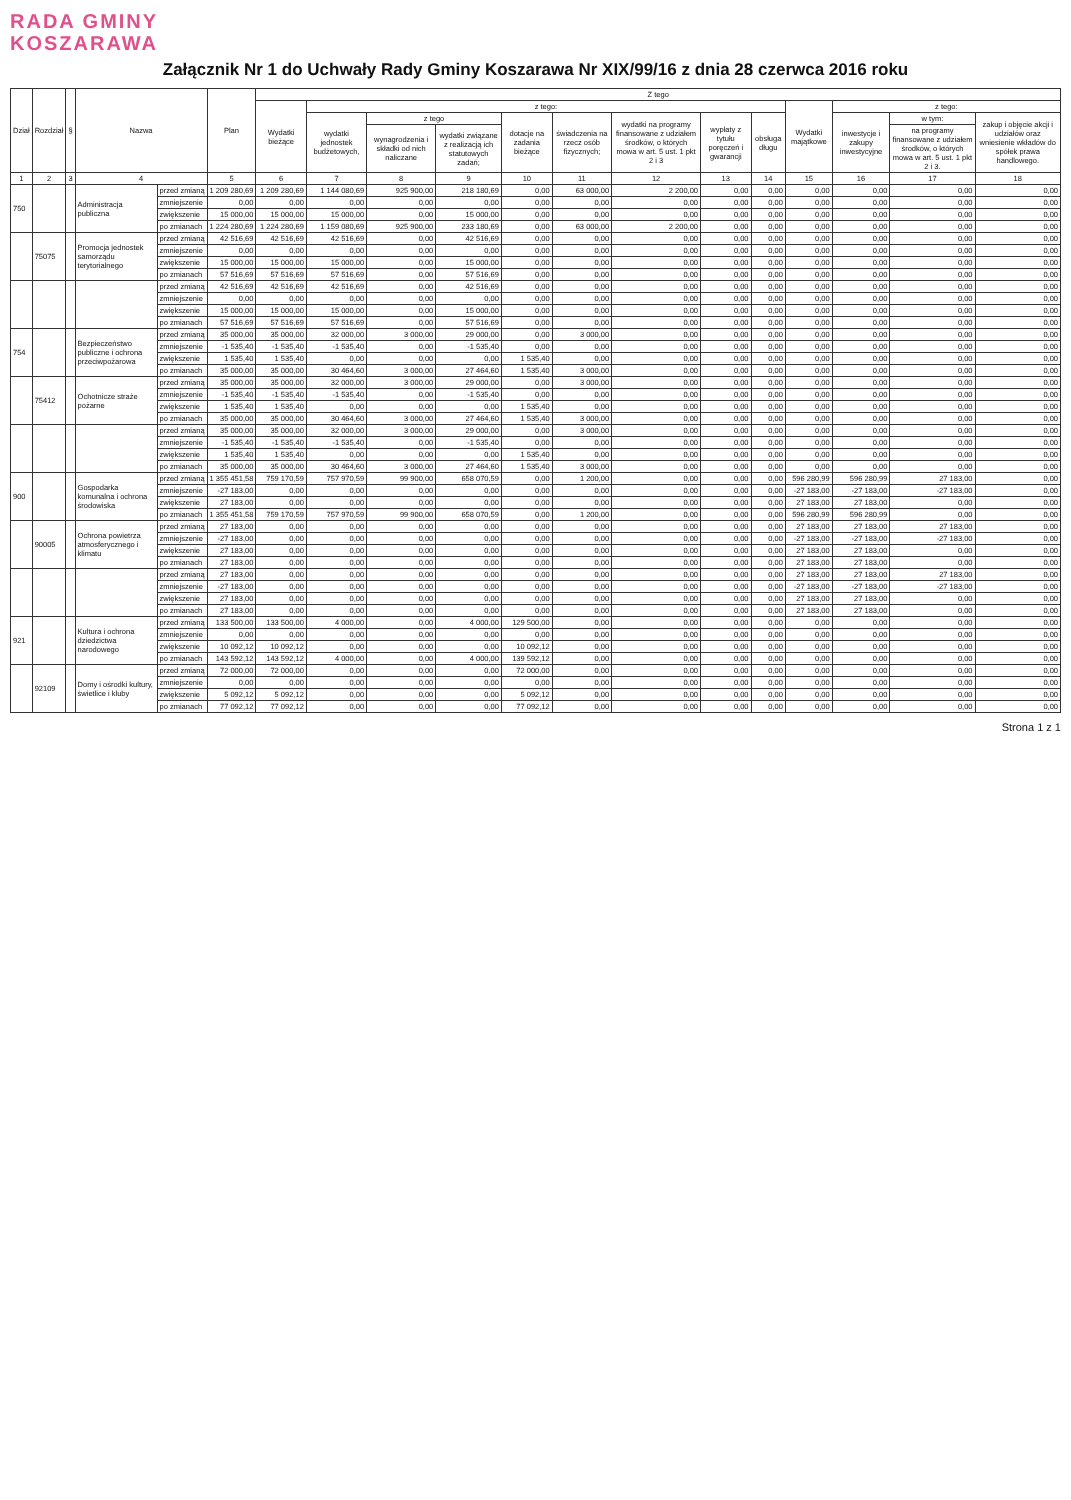RADA GMINY
KOSZARAWA
Załącznik Nr 1 do Uchwały Rady Gminy Koszarawa Nr XIX/99/16 z dnia 28 czerwca 2016 roku
| Dział | Rozdział | § | Nazwa | | Plan | Z tego | | | | | | | | | | | | |
| --- | --- | --- | --- | --- | --- | --- | --- | --- | --- | --- | --- | --- | --- | --- | --- | --- | --- | --- |
| | | | | | | Wydatki bieżące | z tego: | | | | | | | | Wydatki majątkowe | z tego: | | |
| | | | | | | | wydatki jednostek budżetowych, | z tego | | dotacje na zadania bieżące | świadczenia na rzecz osób fizycznych; | wydatki na programy finansowane z udziałem środków, o których mowa w art. 5 ust. 1 pkt 2 i 3 | wypłaty z tytułu poręczeń i gwarancji | obsługa długu | | inwestycje i zakupy inwestycyjne | w tym: | zakup i objęcie akcji i udziałów oraz wniesienie wkładów do spółek prawa handlowego. |
| | | | | | | | | wynagrodzenia i składki od nich naliczane | wydatki związane z realizacją ich statutowych zadań; | | | | | | | | na programy finansowane z udziałem środków, o których mowa w art. 5 ust. 1 pkt 2 i 3. | |
| 1 | 2 | 3 | 4 | | 5 | 6 | 7 | 8 | 9 | 10 | 11 | 12 | 13 | 14 | 15 | 16 | 17 | 18 |
| 750 | | | Administracja publiczna | przed zmianą | 1 209 280,69 | 1 209 280,69 | 1 144 080,69 | 925 900,00 | 218 180,69 | 0,00 | 63 000,00 | 2 200,00 | 0,00 | 0,00 | 0,00 | 0,00 | 0,00 | 0,00 |
| | | | | zmniejszenie | 0,00 | 0,00 | 0,00 | 0,00 | 0,00 | 0,00 | 0,00 | 0,00 | 0,00 | 0,00 | 0,00 | 0,00 | 0,00 | 0,00 |
| | | | | zwiększenie | 15 000,00 | 15 000,00 | 15 000,00 | 0,00 | 15 000,00 | 0,00 | 0,00 | 0,00 | 0,00 | 0,00 | 0,00 | 0,00 | 0,00 | 0,00 |
| | | | | po zmianach | 1 224 280,69 | 1 224 280,69 | 1 159 080,69 | 925 900,00 | 233 180,69 | 0,00 | 63 000,00 | 2 200,00 | 0,00 | 0,00 | 0,00 | 0,00 | 0,00 | 0,00 |
| | 75075 | | Promocja jednostek samorządu terytorialnego | przed zmianą | 42 516,69 | 42 516,69 | 42 516,69 | 0,00 | 42 516,69 | 0,00 | 0,00 | 0,00 | 0,00 | 0,00 | 0,00 | 0,00 | 0,00 | 0,00 |
| | | | | zmniejszenie | 0,00 | 0,00 | 0,00 | 0,00 | 0,00 | 0,00 | 0,00 | 0,00 | 0,00 | 0,00 | 0,00 | 0,00 | 0,00 | 0,00 |
| | | | | zwiększenie | 15 000,00 | 15 000,00 | 15 000,00 | 0,00 | 15 000,00 | 0,00 | 0,00 | 0,00 | 0,00 | 0,00 | 0,00 | 0,00 | 0,00 | 0,00 |
| | | | | po zmianach | 57 516,69 | 57 516,69 | 57 516,69 | 0,00 | 57 516,69 | 0,00 | 0,00 | 0,00 | 0,00 | 0,00 | 0,00 | 0,00 | 0,00 | 0,00 |
| | | | | przed zmianą | 42 516,69 | 42 516,69 | 42 516,69 | 0,00 | 42 516,69 | 0,00 | 0,00 | 0,00 | 0,00 | 0,00 | 0,00 | 0,00 | 0,00 | 0,00 |
| | | | | zmniejszenie | 0,00 | 0,00 | 0,00 | 0,00 | 0,00 | 0,00 | 0,00 | 0,00 | 0,00 | 0,00 | 0,00 | 0,00 | 0,00 | 0,00 |
| | | | | zwiększenie | 15 000,00 | 15 000,00 | 15 000,00 | 0,00 | 15 000,00 | 0,00 | 0,00 | 0,00 | 0,00 | 0,00 | 0,00 | 0,00 | 0,00 | 0,00 |
| | | | | po zmianach | 57 516,69 | 57 516,69 | 57 516,69 | 0,00 | 57 516,69 | 0,00 | 0,00 | 0,00 | 0,00 | 0,00 | 0,00 | 0,00 | 0,00 | 0,00 |
| 754 | | | Bezpieczeństwo publiczne i ochrona przeciwpożarowa | przed zmianą | 35 000,00 | 35 000,00 | 32 000,00 | 3 000,00 | 29 000,00 | 0,00 | 3 000,00 | 0,00 | 0,00 | 0,00 | 0,00 | 0,00 | 0,00 | 0,00 |
| | | | | zmniejszenie | -1 535,40 | -1 535,40 | -1 535,40 | 0,00 | -1 535,40 | 0,00 | 0,00 | 0,00 | 0,00 | 0,00 | 0,00 | 0,00 | 0,00 | 0,00 |
| | | | | zwiększenie | 1 535,40 | 1 535,40 | 0,00 | 0,00 | 0,00 | 1 535,40 | 0,00 | 0,00 | 0,00 | 0,00 | 0,00 | 0,00 | 0,00 | 0,00 |
| | | | | po zmianach | 35 000,00 | 35 000,00 | 30 464,60 | 3 000,00 | 27 464,60 | 1 535,40 | 3 000,00 | 0,00 | 0,00 | 0,00 | 0,00 | 0,00 | 0,00 | 0,00 |
| | 75412 | | Ochotnicze straże pożarne | przed zmianą | 35 000,00 | 35 000,00 | 32 000,00 | 3 000,00 | 29 000,00 | 0,00 | 3 000,00 | 0,00 | 0,00 | 0,00 | 0,00 | 0,00 | 0,00 | 0,00 |
| | | | | zmniejszenie | -1 535,40 | -1 535,40 | -1 535,40 | 0,00 | -1 535,40 | 0,00 | 0,00 | 0,00 | 0,00 | 0,00 | 0,00 | 0,00 | 0,00 | 0,00 |
| | | | | zwiększenie | 1 535,40 | 1 535,40 | 0,00 | 0,00 | 0,00 | 1 535,40 | 0,00 | 0,00 | 0,00 | 0,00 | 0,00 | 0,00 | 0,00 | 0,00 |
| | | | | po zmianach | 35 000,00 | 35 000,00 | 30 464,60 | 3 000,00 | 27 464,60 | 1 535,40 | 3 000,00 | 0,00 | 0,00 | 0,00 | 0,00 | 0,00 | 0,00 | 0,00 |
| | | | | przed zmianą | 35 000,00 | 35 000,00 | 32 000,00 | 3 000,00 | 29 000,00 | 0,00 | 3 000,00 | 0,00 | 0,00 | 0,00 | 0,00 | 0,00 | 0,00 | 0,00 |
| | | | | zmniejszenie | -1 535,40 | -1 535,40 | -1 535,40 | 0,00 | -1 535,40 | 0,00 | 0,00 | 0,00 | 0,00 | 0,00 | 0,00 | 0,00 | 0,00 | 0,00 |
| | | | | zwiększenie | 1 535,40 | 1 535,40 | 0,00 | 0,00 | 0,00 | 1 535,40 | 0,00 | 0,00 | 0,00 | 0,00 | 0,00 | 0,00 | 0,00 | 0,00 |
| | | | | po zmianach | 35 000,00 | 35 000,00 | 30 464,60 | 3 000,00 | 27 464,60 | 1 535,40 | 3 000,00 | 0,00 | 0,00 | 0,00 | 0,00 | 0,00 | 0,00 | 0,00 |
| 900 | | | Gospodarka komunalna i ochrona środowiska | przed zmianą | 1 355 451,58 | 759 170,59 | 757 970,59 | 99 900,00 | 658 070,59 | 0,00 | 1 200,00 | 0,00 | 0,00 | 0,00 | 596 280,99 | 596 280,99 | 27 183,00 | 0,00 |
| | | | | zmniejszenie | -27 183,00 | 0,00 | 0,00 | 0,00 | 0,00 | 0,00 | 0,00 | 0,00 | 0,00 | 0,00 | -27 183,00 | -27 183,00 | -27 183,00 | 0,00 |
| | | | | zwiększenie | 27 183,00 | 0,00 | 0,00 | 0,00 | 0,00 | 0,00 | 0,00 | 0,00 | 0,00 | 0,00 | 27 183,00 | 27 183,00 | 0,00 | 0,00 |
| | | | | po zmianach | 1 355 451,58 | 759 170,59 | 757 970,59 | 99 900,00 | 658 070,59 | 0,00 | 1 200,00 | 0,00 | 0,00 | 0,00 | 596 280,99 | 596 280,99 | 0,00 | 0,00 |
| | 90005 | | Ochrona powietrza atmosferycznego i klimatu | przed zmianą | 27 183,00 | 0,00 | 0,00 | 0,00 | 0,00 | 0,00 | 0,00 | 0,00 | 0,00 | 0,00 | 27 183,00 | 27 183,00 | 27 183,00 | 0,00 |
| | | | | zmniejszenie | -27 183,00 | 0,00 | 0,00 | 0,00 | 0,00 | 0,00 | 0,00 | 0,00 | 0,00 | 0,00 | -27 183,00 | -27 183,00 | -27 183,00 | 0,00 |
| | | | | zwiększenie | 27 183,00 | 0,00 | 0,00 | 0,00 | 0,00 | 0,00 | 0,00 | 0,00 | 0,00 | 0,00 | 27 183,00 | 27 183,00 | 0,00 | 0,00 |
| | | | | po zmianach | 27 183,00 | 0,00 | 0,00 | 0,00 | 0,00 | 0,00 | 0,00 | 0,00 | 0,00 | 0,00 | 27 183,00 | 27 183,00 | 0,00 | 0,00 |
| | | | | przed zmianą | 27 183,00 | 0,00 | 0,00 | 0,00 | 0,00 | 0,00 | 0,00 | 0,00 | 0,00 | 0,00 | 27 183,00 | 27 183,00 | 27 183,00 | 0,00 |
| | | | | zmniejszenie | -27 183,00 | 0,00 | 0,00 | 0,00 | 0,00 | 0,00 | 0,00 | 0,00 | 0,00 | 0,00 | -27 183,00 | -27 183,00 | -27 183,00 | 0,00 |
| | | | | zwiększenie | 27 183,00 | 0,00 | 0,00 | 0,00 | 0,00 | 0,00 | 0,00 | 0,00 | 0,00 | 0,00 | 27 183,00 | 27 183,00 | 0,00 | 0,00 |
| | | | | po zmianach | 27 183,00 | 0,00 | 0,00 | 0,00 | 0,00 | 0,00 | 0,00 | 0,00 | 0,00 | 0,00 | 27 183,00 | 27 183,00 | 0,00 | 0,00 |
| 921 | | | Kultura i ochrona dziedzictwa narodowego | przed zmianą | 133 500,00 | 133 500,00 | 4 000,00 | 0,00 | 4 000,00 | 129 500,00 | 0,00 | 0,00 | 0,00 | 0,00 | 0,00 | 0,00 | 0,00 | 0,00 |
| | | | | zmniejszenie | 0,00 | 0,00 | 0,00 | 0,00 | 0,00 | 0,00 | 0,00 | 0,00 | 0,00 | 0,00 | 0,00 | 0,00 | 0,00 | 0,00 |
| | | | | zwiększenie | 10 092,12 | 10 092,12 | 0,00 | 0,00 | 0,00 | 10 092,12 | 0,00 | 0,00 | 0,00 | 0,00 | 0,00 | 0,00 | 0,00 | 0,00 |
| | | | | po zmianach | 143 592,12 | 143 592,12 | 4 000,00 | 0,00 | 4 000,00 | 139 592,12 | 0,00 | 0,00 | 0,00 | 0,00 | 0,00 | 0,00 | 0,00 | 0,00 |
| | 92109 | | Domy i ośrodki kultury, świetlice i kluby | przed zmianą | 72 000,00 | 72 000,00 | 0,00 | 0,00 | 0,00 | 72 000,00 | 0,00 | 0,00 | 0,00 | 0,00 | 0,00 | 0,00 | 0,00 | 0,00 |
| | | | | zmniejszenie | 0,00 | 0,00 | 0,00 | 0,00 | 0,00 | 0,00 | 0,00 | 0,00 | 0,00 | 0,00 | 0,00 | 0,00 | 0,00 | 0,00 |
| | | | | zwiększenie | 5 092,12 | 5 092,12 | 0,00 | 0,00 | 0,00 | 5 092,12 | 0,00 | 0,00 | 0,00 | 0,00 | 0,00 | 0,00 | 0,00 | 0,00 |
| | | | | po zmianach | 77 092,12 | 77 092,12 | 0,00 | 0,00 | 0,00 | 77 092,12 | 0,00 | 0,00 | 0,00 | 0,00 | 0,00 | 0,00 | 0,00 | 0,00 |
Strona 1 z 1